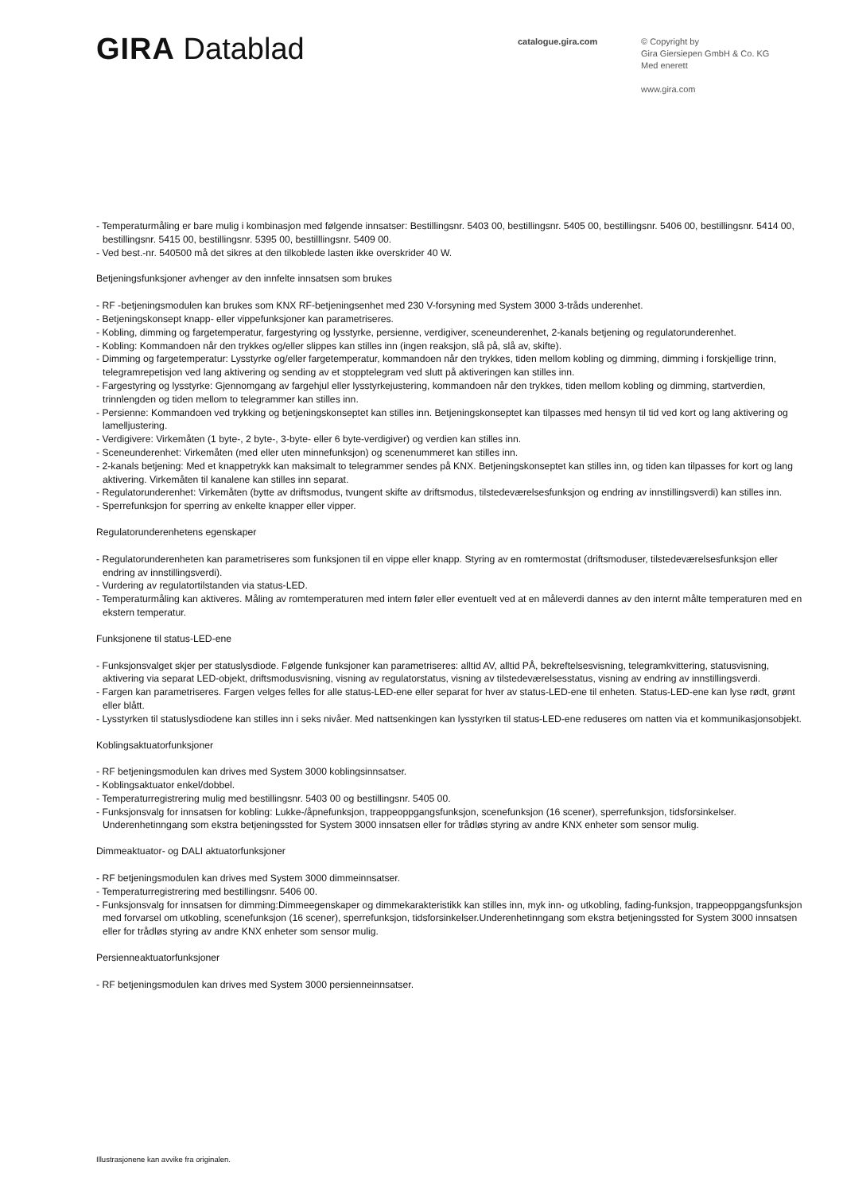GIRA Datablad
catalogue.gira.com
© Copyright by
Gira Giersiepen GmbH & Co. KG
Med enerett
www.gira.com
- Temperaturmåling er bare mulig i kombinasjon med følgende innsatser: Bestillingsnr. 5403 00, bestillingsnr. 5405 00, bestillingsnr. 5406 00, bestillingsnr. 5414 00, bestillingsnr. 5415 00, bestillingsnr. 5395 00, bestilllingsnr. 5409 00.
- Ved best.-nr. 540500 må det sikres at den tilkoblede lasten ikke overskrider 40 W.
Betjeningsfunksjoner avhenger av den innfelte innsatsen som brukes
- RF -betjeningsmodulen kan brukes som KNX RF-betjeningsenhet med 230 V-forsyning med System 3000 3-tråds underenhet.
- Betjeningskonsept knapp- eller vippefunksjoner kan parametriseres.
- Kobling, dimming og fargetemperatur, fargestyring og lysstyrke, persienne, verdigiver, sceneunderenhet, 2-kanals betjening og regulatorunderenhet.
- Kobling: Kommandoen når den trykkes og/eller slippes kan stilles inn (ingen reaksjon, slå på, slå av, skifte).
- Dimming og fargetemperatur: Lysstyrke og/eller fargetemperatur, kommandoen når den trykkes, tiden mellom kobling og dimming, dimming i forskjellige trinn, telegramrepetisjon ved lang aktivering og sending av et stopptelegram ved slutt på aktiveringen kan stilles inn.
- Fargestyring og lysstyrke: Gjennomgang av fargehjul eller lysstyrkejustering, kommandoen når den trykkes, tiden mellom kobling og dimming, startverdien, trinnlengden og tiden mellom to telegrammer kan stilles inn.
- Persienne: Kommandoen ved trykking og betjeningskonseptet kan stilles inn. Betjeningskonseptet kan tilpasses med hensyn til tid ved kort og lang aktivering og lamelljustering.
- Verdigivere: Virkemåten (1 byte-, 2 byte-, 3-byte- eller 6 byte-verdigiver) og verdien kan stilles inn.
- Sceneunderenhet: Virkemåten (med eller uten minnefunksjon) og scenenummeret kan stilles inn.
- 2-kanals betjening: Med et knappetrykk kan maksimalt to telegrammer sendes på KNX. Betjeningskonseptet kan stilles inn, og tiden kan tilpasses for kort og lang aktivering. Virkemåten til kanalene kan stilles inn separat.
- Regulatorunderenhet: Virkemåten (bytte av driftsmodus, tvungent skifte av driftsmodus, tilstedeværelsesfunksjon og endring av innstillingsverdi) kan stilles inn.
- Sperrefunksjon for sperring av enkelte knapper eller vipper.
Regulatorunderenhetens egenskaper
- Regulatorunderenheten kan parametriseres som funksjonen til en vippe eller knapp. Styring av en romtermostat (driftsmoduser, tilstedeværelsesfunksjon eller endring av innstillingsverdi).
- Vurdering av regulatortilstanden via status-LED.
- Temperaturmåling kan aktiveres. Måling av romtemperaturen med intern føler eller eventuelt ved at en måleverdi dannes av den internt målte temperaturen med en ekstern temperatur.
Funksjonene til status-LED-ene
- Funksjonsvalget skjer per statuslysdiode. Følgende funksjoner kan parametriseres: alltid AV, alltid PÅ, bekreftelsesvisning, telegramkvittering, statusvisning, aktivering via separat LED-objekt, driftsmodusvisning, visning av regulatorstatus, visning av tilstedeværelsesstatus, visning av endring av innstillingsverdi.
- Fargen kan parametriseres. Fargen velges felles for alle status-LED-ene eller separat for hver av status-LED-ene til enheten. Status-LED-ene kan lyse rødt, grønt eller blått.
- Lysstyrken til statuslysdiodene kan stilles inn i seks nivåer. Med nattsenkingen kan lysstyrken til status-LED-ene reduseres om natten via et kommunikasjonsobjekt.
Koblingsaktuatorfunksjoner
- RF betjeningsmodulen kan drives med System 3000 koblingsinnsatser.
- Koblingsaktuator enkel/dobbel.
- Temperaturregistrering mulig med bestillingsnr. 5403 00 og bestillingsnr. 5405 00.
- Funksjonsvalg for innsatsen for kobling: Lukke-/åpnefunksjon, trappeoppgangsfunksjon, scenefunksjon (16 scener), sperrefunksjon, tidsforsinkelser. Underenhetinngang som ekstra betjeningssted for System 3000 innsatsen eller for trådløs styring av andre KNX enheter som sensor mulig.
Dimmeaktuator- og DALI aktuatorfunksjoner
- RF betjeningsmodulen kan drives med System 3000 dimmeinnsatser.
- Temperaturregistrering med bestillingsnr. 5406 00.
- Funksjonsvalg for innsatsen for dimming:Dimmeegenskaper og dimmekarakteristikk kan stilles inn, myk inn- og utkobling, fading-funksjon, trappeoppgangsfunksjon med forvarsel om utkobling, scenefunksjon (16 scener), sperrefunksjon, tidsforsinkelser.Underenhetinngang som ekstra betjeningssted for System 3000 innsatsen eller for trådløs styring av andre KNX enheter som sensor mulig.
Persienneaktuatorfunksjoner
- RF betjeningsmodulen kan drives med System 3000 persienneinnsatser.
Illustrasjonene kan avvike fra originalen.